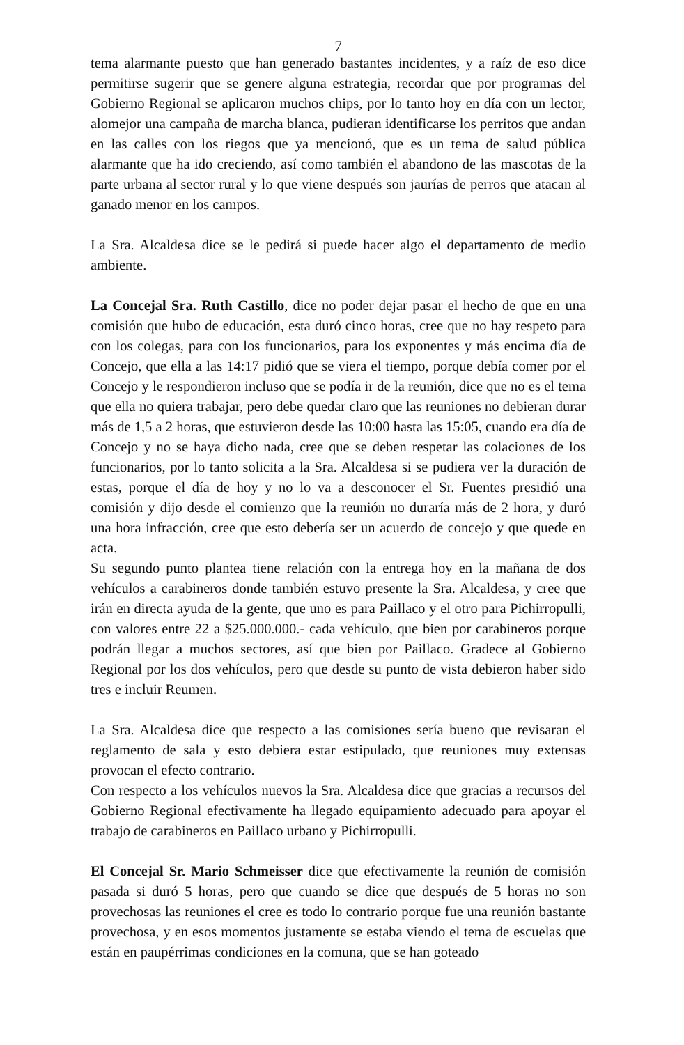7
tema alarmante puesto que han generado bastantes incidentes, y a raíz de eso dice permitirse sugerir que se genere alguna estrategia, recordar que por programas del Gobierno Regional se aplicaron muchos chips, por lo tanto hoy en día con un lector, alomejor una campaña de marcha blanca, pudieran identificarse los perritos que andan en las calles con los riegos que ya mencionó, que es un tema de salud pública alarmante que ha ido creciendo, así como también el abandono de las mascotas de la parte urbana al sector rural y lo que viene después son jaurías de perros que atacan al ganado menor en los campos.
La Sra. Alcaldesa dice se le pedirá si puede hacer algo el departamento de medio ambiente.
La Concejal Sra. Ruth Castillo, dice no poder dejar pasar el hecho de que en una comisión que hubo de educación, esta duró cinco horas, cree que no hay respeto para con los colegas, para con los funcionarios, para los exponentes y más encima día de Concejo, que ella a las 14:17 pidió que se viera el tiempo, porque debía comer por el Concejo y le respondieron incluso que se podía ir de la reunión, dice que no es el tema que ella no quiera trabajar, pero debe quedar claro que las reuniones no debieran durar más de 1,5 a 2 horas, que estuvieron desde las 10:00 hasta las 15:05, cuando era día de Concejo y no se haya dicho nada, cree que se deben respetar las colaciones de los funcionarios, por lo tanto solicita a la Sra. Alcaldesa si se pudiera ver la duración de estas, porque el día de hoy y no lo va a desconocer el Sr. Fuentes presidió una comisión y dijo desde el comienzo que la reunión no duraría más de 2 hora, y duró una hora infracción, cree que esto debería ser un acuerdo de concejo y que quede en acta.
Su segundo punto plantea tiene relación con la entrega hoy en la mañana de dos vehículos a carabineros donde también estuvo presente la Sra. Alcaldesa, y cree que irán en directa ayuda de la gente, que uno es para Paillaco y el otro para Pichirropulli, con valores entre 22 a $25.000.000.- cada vehículo, que bien por carabineros porque podrán llegar a muchos sectores, así que bien por Paillaco. Gradece al Gobierno Regional por los dos vehículos, pero que desde su punto de vista debieron haber sido tres e incluir Reumen.
La Sra. Alcaldesa dice que respecto a las comisiones sería bueno que revisaran el reglamento de sala y esto debiera estar estipulado, que reuniones muy extensas provocan el efecto contrario.
Con respecto a los vehículos nuevos la Sra. Alcaldesa dice que gracias a recursos del Gobierno Regional efectivamente ha llegado equipamiento adecuado para apoyar el trabajo de carabineros en Paillaco urbano y Pichirropulli.
El Concejal Sr. Mario Schmeisser dice que efectivamente la reunión de comisión pasada si duró 5 horas, pero que cuando se dice que después de 5 horas no son provechosas las reuniones el cree es todo lo contrario porque fue una reunión bastante provechosa, y en esos momentos justamente se estaba viendo el tema de escuelas que están en paupérrimas condiciones en la comuna, que se han goteado